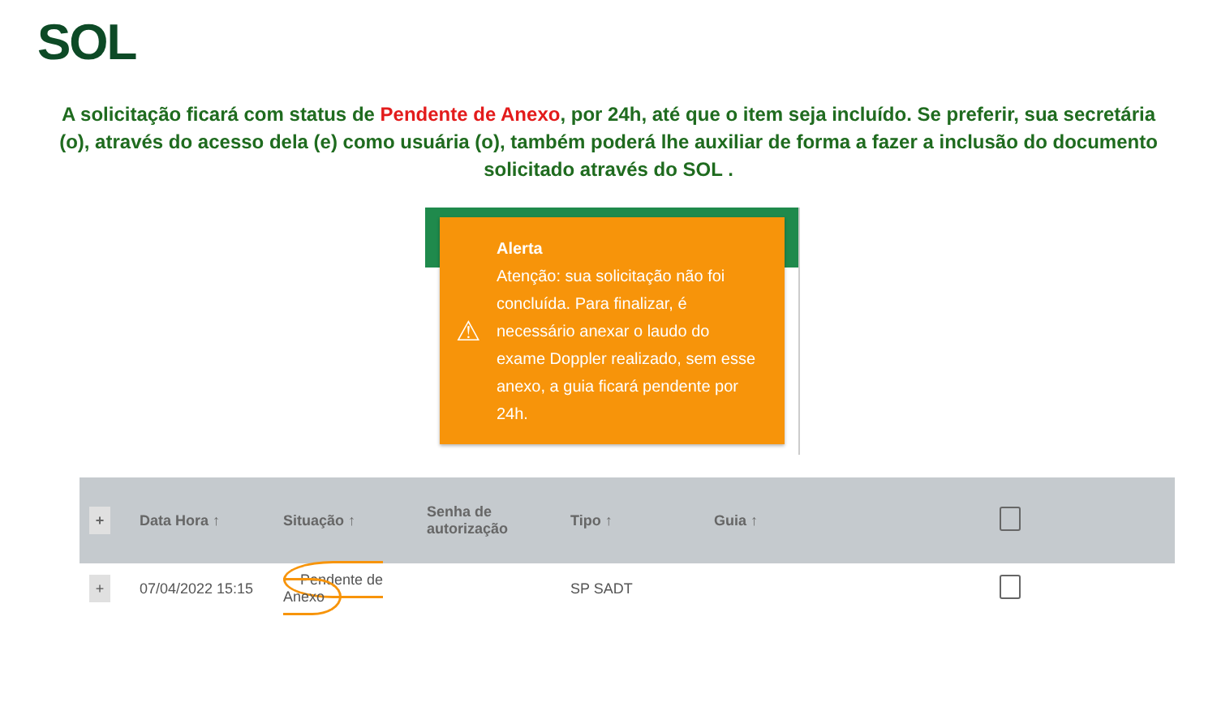SOL
A solicitação ficará com status de Pendente de Anexo, por 24h, até que o item seja incluído. Se preferir, sua secretária (o), através do acesso dela (e) como usuária (o), também poderá lhe auxiliar de forma a fazer a inclusão do documento solicitado através do SOL .
⚠
Alerta
Atenção: sua solicitação não foi concluída. Para finalizar, é necessário anexar o laudo do exame Doppler realizado, sem esse anexo, a guia ficará pendente por 24h.
| + | Data Hora ↑ | Situação ↑ | Senha de autorização | Tipo ↑ | Guia ↑ | |
| --- | --- | --- | --- | --- | --- | --- |
| + | 07/04/2022 15:15 | Pendente de Anexo | | SP SADT | | |